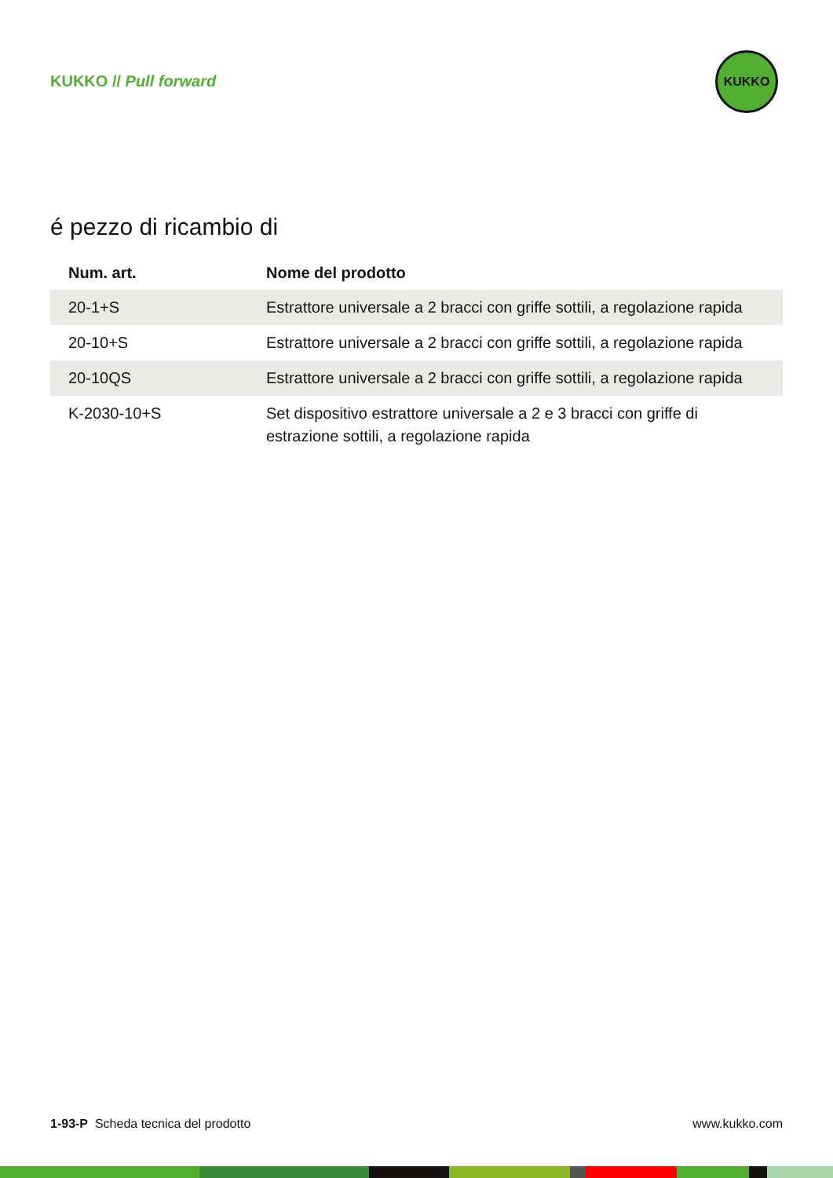KUKKO // Pull forward
KUKKO
é pezzo di ricambio di
| Num. art. | Nome del prodotto |
| --- | --- |
| 20-1+S | Estrattore universale a 2 bracci con griffe sottili, a regolazione rapida |
| 20-10+S | Estrattore universale a 2 bracci con griffe sottili, a regolazione rapida |
| 20-10QS | Estrattore universale a 2 bracci con griffe sottili, a regolazione rapida |
| K-2030-10+S | Set dispositivo estrattore universale a 2 e 3 bracci con griffe di estrazione sottili, a regolazione rapida |
1-93-P Scheda tecnica del prodotto www.kukko.com